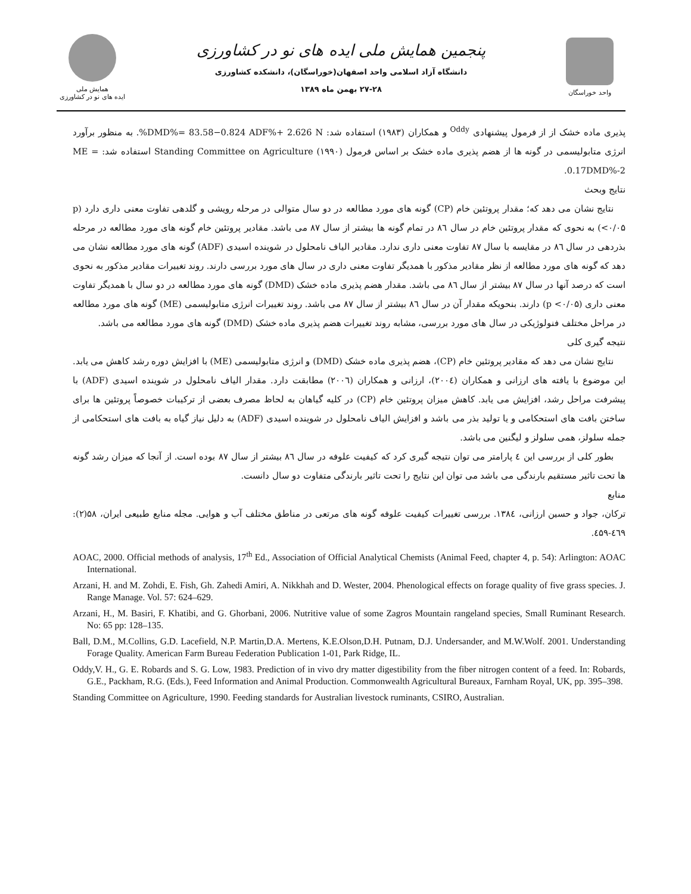همایش ملی
ایده های نو در کشاورزی
پنجمین همایش ملی ایده های نو در کشاورزی
دانشگاه آزاد اسلامی واحد اصفهان(خوراسگان)، دانشکده کشاورزی
۲۷-۲۸ بهمن ماه ۱۳۸۹
واحد خوراسگان
پذیری ماده خشک از از فرمول پیشنهادی <sup>Oddy</sup> و همکاران (۱۹۸۳) استفاده شد: DMD%= 83.58−0.824 ADF%+ 2.626 N%. به منظور برآورد انرژی متابولیسمی در گونه ها از هضم پذیری ماده خشک بر اساس فرمول Standing Committee on Agriculture (۱۹۹۰) استفاده شد: ME = 0.17DMD%-2.
نتایج وبحث
نتایج نشان می دهد که؛ مقدار پروتئین خام (CP) گونه های مورد مطالعه در دو سال متوالی در مرحله رویشی و گلدهی تفاوت معنی داری دارد (p <۰/۰۵) به نحوی که مقدار پروتئین خام در سال ۸٦ در تمام گونه ها بیشتر از سال ۸۷ می باشد. مقادیر پروتئین خام گونه های مورد مطالعه در مرحله بذردهی در سال ۸٦ در مقایسه با سال ۸۷ تفاوت معنی داری ندارد. مقادیر الیاف نامحلول در شوینده اسیدی (ADF) گونه های مورد مطالعه نشان می دهد که گونه های مورد مطالعه از نظر مقادیر مذکور با همدیگر تفاوت معنی داری در سال های مورد بررسی دارند. روند تغییرات مقادیر مذکور به نحوی است که درصد آنها در سال ۸۷ بیشتر از سال ۸٦ می باشد. مقدار هضم پذیری ماده خشک (DMD) گونه های مورد مطالعه در دو سال با همدیگر تفاوت معنی داری (p <۰/۰۵) دارند. بنحویکه مقدار آن در سال ۸٦ بیشتر از سال ۸۷ می باشد. روند تغییرات انرژی متابولیسمی (ME) گونه های مورد مطالعه در مراحل مختلف فنولوژیکی در سال های مورد بررسی، مشابه روند تغییرات هضم پذیری ماده خشک (DMD) گونه های مورد مطالعه می باشد.
نتیجه گیری کلی
نتایج نشان می دهد که مقادیر پروتئین خام (CP)، هضم پذیری ماده خشک (DMD) و انرژی متابولیسمی (ME) با افزایش دوره رشد کاهش می یابد. این موضوع با یافته های ارزانی و همکاران (۲۰۰٤)، ارزانی و همکاران (۲۰۰٦) مطابقت دارد. مقدار الیاف نامحلول در شوینده اسیدی (ADF) با پیشرفت مراحل رشد، افزایش می یابد. کاهش میزان پروتئین خام (CP) در کلیه گیاهان به لحاظ مصرف بعضی از ترکیبات خصوصاً پروتئین ها برای ساختن بافت های استحکامی و یا تولید بذر می باشد و افزایش الیاف نامحلول در شوینده اسیدی (ADF) به دلیل نیاز گیاه به بافت های استحکامی از جمله سلولز، همی سلولز و لیگنین می باشد.
بطور کلی از بررسی این ٤ پارامتر می توان نتیجه گیری کرد که کیفیت علوفه در سال ۸٦ بیشتر از سال ۸۷ بوده است. از آنجا که میزان رشد گونه ها تحت تاثیر مستقیم بارندگی می باشد می توان این نتایج را تحت تاثیر بارندگی متفاوت دو سال دانست.
منابع
ترکان، جواد و حسین ارزانی، ۱۳۸٤. بررسی تغییرات کیفیت علوفه گونه های مرتعی در مناطق مختلف آب و هوایی. مجله منابع طبیعی ایران، ۵۸(۲): ٤٦۹-٤۵۹.
AOAC, 2000. Official methods of analysis, 17<sup>th</sup> Ed., Association of Official Analytical Chemists (Animal Feed, chapter 4, p. 54): Arlington: AOAC International.
Arzani, H. and M. Zohdi, E. Fish, Gh. Zahedi Amiri, A. Nikkhah and D. Wester, 2004. Phenological effects on forage quality of five grass species. J. Range Manage. Vol. 57: 624–629.
Arzani, H., M. Basiri, F. Khatibi, and G. Ghorbani, 2006. Nutritive value of some Zagros Mountain rangeland species, Small Ruminant Research. No: 65 pp: 128–135.
Ball, D.M., M.Collins, G.D. Lacefield, N.P. Martin,D.A. Mertens, K.E.Olson,D.H. Putnam, D.J. Undersander, and M.W.Wolf. 2001. Understanding Forage Quality. American Farm Bureau Federation Publication 1-01, Park Ridge, IL.
Oddy,V. H., G. E. Robards and S. G. Low, 1983. Prediction of in vivo dry matter digestibility from the fiber nitrogen content of a feed. In: Robards, G.E., Packham, R.G. (Eds.), Feed Information and Animal Production. Commonwealth Agricultural Bureaux, Farnham Royal, UK, pp. 395–398.
Standing Committee on Agriculture, 1990. Feeding standards for Australian livestock ruminants, CSIRO, Australian.